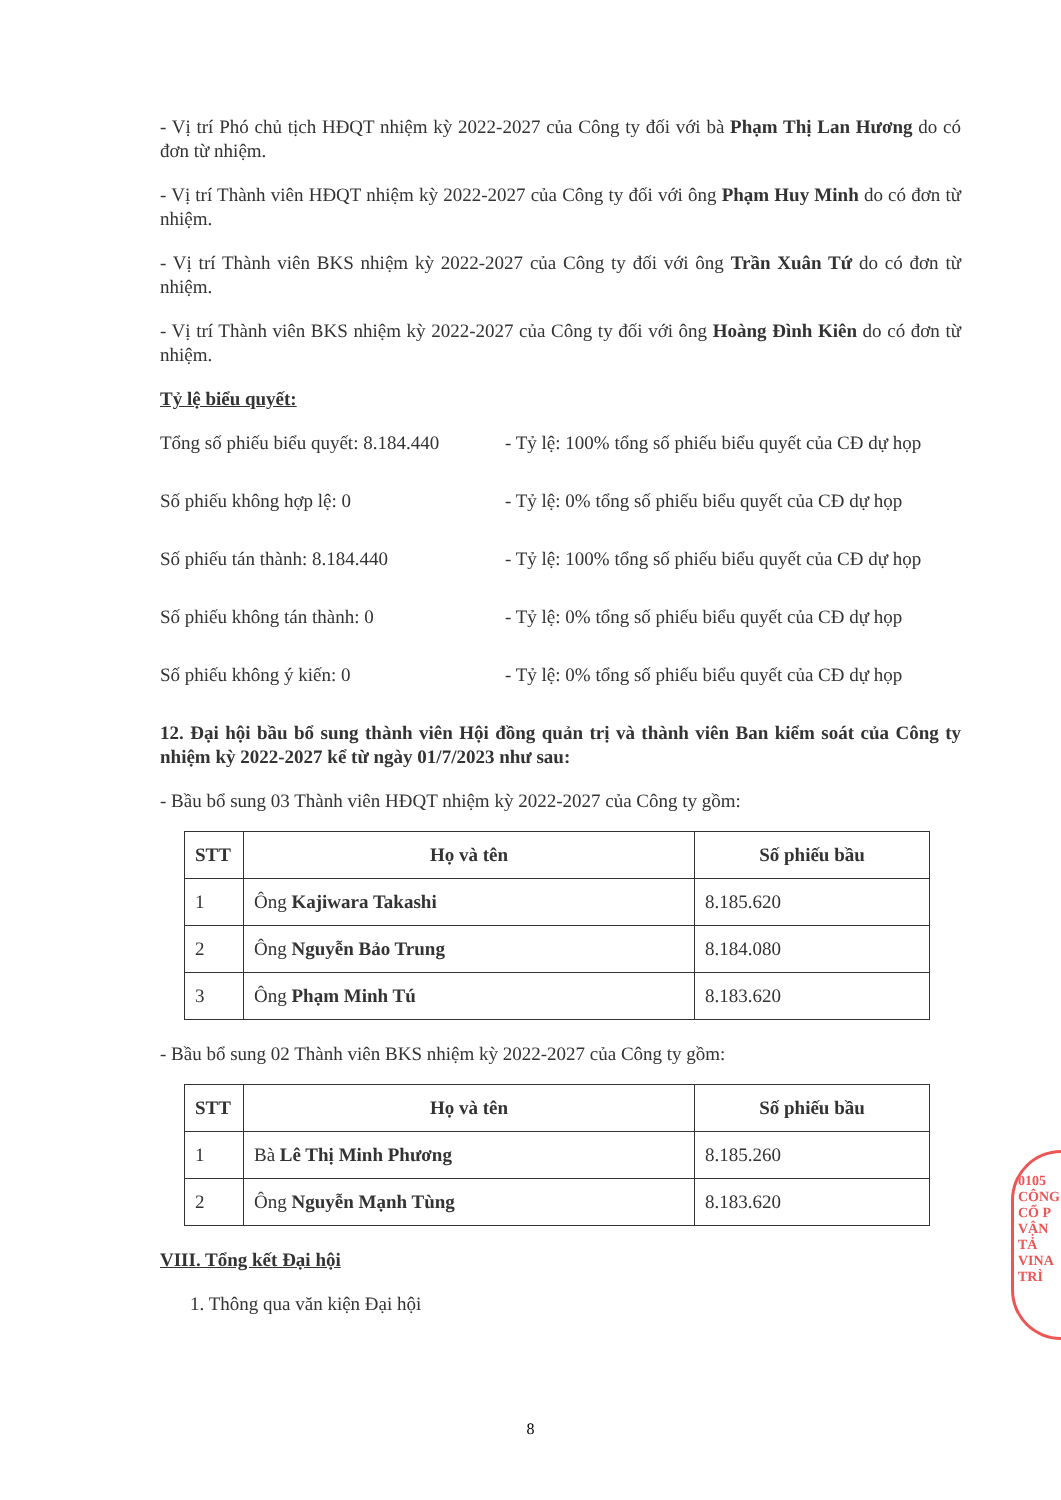- Vị trí Phó chủ tịch HĐQT nhiệm kỳ 2022-2027 của Công ty đối với bà Phạm Thị Lan Hương do có đơn từ nhiệm.
- Vị trí Thành viên HĐQT nhiệm kỳ 2022-2027 của Công ty đối với ông Phạm Huy Minh do có đơn từ nhiệm.
- Vị trí Thành viên BKS nhiệm kỳ 2022-2027 của Công ty đối với ông Trần Xuân Tứ do có đơn từ nhiệm.
- Vị trí Thành viên BKS nhiệm kỳ 2022-2027 của Công ty đối với ông Hoàng Đình Kiên do có đơn từ nhiệm.
Tỷ lệ biểu quyết:
Tổng số phiếu biểu quyết: 8.184.440
- Tỷ lệ: 100% tổng số phiếu biểu quyết của CĐ dự họp
Số phiếu không hợp lệ: 0
- Tỷ lệ: 0% tổng số phiếu biểu quyết của CĐ dự họp
Số phiếu tán thành: 8.184.440
- Tỷ lệ: 100% tổng số phiếu biểu quyết của CĐ dự họp
Số phiếu không tán thành: 0
- Tỷ lệ: 0% tổng số phiếu biểu quyết của CĐ dự họp
Số phiếu không ý kiến: 0
- Tỷ lệ: 0% tổng số phiếu biểu quyết của CĐ dự họp
12. Đại hội bầu bổ sung thành viên Hội đồng quản trị và thành viên Ban kiểm soát của Công ty nhiệm kỳ 2022-2027 kể từ ngày 01/7/2023 như sau:
- Bầu bổ sung 03 Thành viên HĐQT nhiệm kỳ 2022-2027 của Công ty gồm:
| STT | Họ và tên | Số phiếu bầu |
| --- | --- | --- |
| 1 | Ông Kajiwara Takashi | 8.185.620 |
| 2 | Ông Nguyễn Bảo Trung | 8.184.080 |
| 3 | Ông Phạm Minh Tú | 8.183.620 |
- Bầu bổ sung 02 Thành viên BKS nhiệm kỳ 2022-2027 của Công ty gồm:
| STT | Họ và tên | Số phiếu bầu |
| --- | --- | --- |
| 1 | Bà Lê Thị Minh Phương | 8.185.260 |
| 2 | Ông Nguyễn Mạnh Tùng | 8.183.620 |
VIII. Tổng kết Đại hội
1. Thông qua văn kiện Đại hội
0105 CÔNG CỔ P VẬN TẢ VINA TRÌ
8